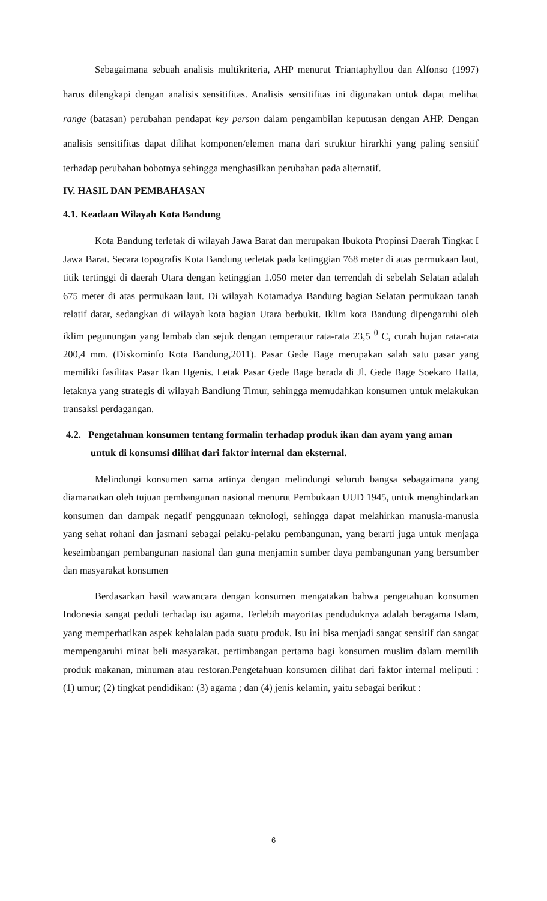Sebagaimana sebuah analisis multikriteria, AHP menurut Triantaphyllou dan Alfonso (1997) harus dilengkapi dengan analisis sensitifitas. Analisis sensitifitas ini digunakan untuk dapat melihat range (batasan) perubahan pendapat key person dalam pengambilan keputusan dengan AHP. Dengan analisis sensitifitas dapat dilihat komponen/elemen mana dari struktur hirarkhi yang paling sensitif terhadap perubahan bobotnya sehingga menghasilkan perubahan pada alternatif.
IV. HASIL DAN PEMBAHASAN
4.1. Keadaan Wilayah Kota Bandung
Kota Bandung terletak di wilayah Jawa Barat dan merupakan Ibukota Propinsi Daerah Tingkat I Jawa Barat. Secara topografis Kota Bandung terletak pada ketinggian 768 meter di atas permukaan laut, titik tertinggi di daerah Utara dengan ketinggian 1.050 meter dan terrendah di sebelah Selatan adalah 675 meter di atas permukaan laut. Di wilayah Kotamadya Bandung bagian Selatan permukaan tanah relatif datar, sedangkan di wilayah kota bagian Utara berbukit. Iklim kota Bandung dipengaruhi oleh iklim pegunungan yang lembab dan sejuk dengan temperatur rata-rata 23,5 <sup>0</sup> C, curah hujan rata-rata 200,4 mm. (Diskominfo Kota Bandung,2011). Pasar Gede Bage merupakan salah satu pasar yang memiliki fasilitas Pasar Ikan Hgenis. Letak Pasar Gede Bage berada di Jl. Gede Bage Soekaro Hatta, letaknya yang strategis di wilayah Bandiung Timur, sehingga memudahkan konsumen untuk melakukan transaksi perdagangan.
4.2. Pengetahuan konsumen tentang formalin terhadap produk ikan dan ayam yang aman untuk di konsumsi dilihat dari faktor internal dan eksternal.
Melindungi konsumen sama artinya dengan melindungi seluruh bangsa sebagaimana yang diamanatkan oleh tujuan pembangunan nasional menurut Pembukaan UUD 1945, untuk menghindarkan konsumen dan dampak negatif penggunaan teknologi, sehingga dapat melahirkan manusia-manusia yang sehat rohani dan jasmani sebagai pelaku-pelaku pembangunan, yang berarti juga untuk menjaga keseimbangan pembangunan nasional dan guna menjamin sumber daya pembangunan yang bersumber dan masyarakat konsumen
Berdasarkan hasil wawancara dengan konsumen mengatakan bahwa pengetahuan konsumen Indonesia sangat peduli terhadap isu agama. Terlebih mayoritas penduduknya adalah beragama Islam, yang memperhatikan aspek kehalalan pada suatu produk. Isu ini bisa menjadi sangat sensitif dan sangat mempengaruhi minat beli masyarakat. pertimbangan pertama bagi konsumen muslim dalam memilih produk makanan, minuman atau restoran.Pengetahuan konsumen dilihat dari faktor internal meliputi : (1) umur; (2) tingkat pendidikan: (3) agama ; dan (4) jenis kelamin, yaitu sebagai berikut :
6